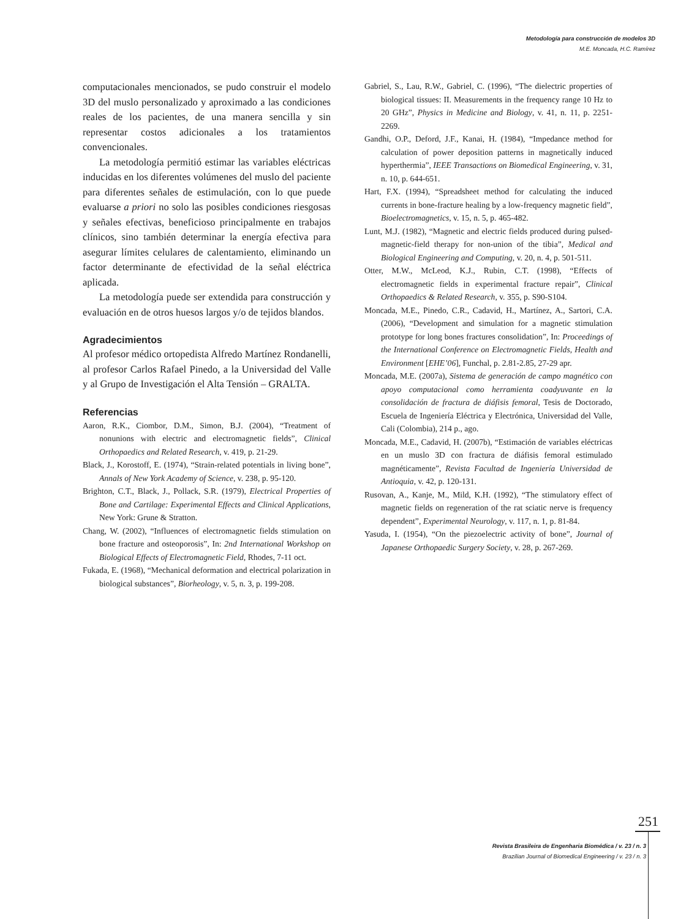Metodología para construcción de modelos 3D
M.E. Moncada, H.C. Ramírez
computacionales mencionados, se pudo construir el modelo 3D del muslo personalizado y aproximado a las condiciones reales de los pacientes, de una manera sencilla y sin representar costos adicionales a los tratamientos convencionales.
La metodología permitió estimar las variables eléctricas inducidas en los diferentes volúmenes del muslo del paciente para diferentes señales de estimulación, con lo que puede evaluarse a priori no solo las posibles condiciones riesgosas y señales efectivas, beneficioso principalmente en trabajos clínicos, sino también determinar la energía efectiva para asegurar límites celulares de calentamiento, eliminando un factor determinante de efectividad de la señal eléctrica aplicada.
La metodología puede ser extendida para construcción y evaluación en de otros huesos largos y/o de tejidos blandos.
Agradecimientos
Al profesor médico ortopedista Alfredo Martínez Rondanelli, al profesor Carlos Rafael Pinedo, a la Universidad del Valle y al Grupo de Investigación el Alta Tensión – GRALTA.
Referencias
Aaron, R.K., Ciombor, D.M., Simon, B.J. (2004), “Treatment of nonunions with electric and electromagnetic fields”, Clinical Orthopaedics and Related Research, v. 419, p. 21-29.
Black, J., Korostoff, E. (1974), “Strain-related potentials in living bone”, Annals of New York Academy of Science, v. 238, p. 95-120.
Brighton, C.T., Black, J., Pollack, S.R. (1979), Electrical Properties of Bone and Cartilage: Experimental Effects and Clinical Applications, New York: Grune & Stratton.
Chang, W. (2002), “Influences of electromagnetic fields stimulation on bone fracture and osteoporosis”, In: 2nd International Workshop on Biological Effects of Electromagnetic Field, Rhodes, 7-11 oct.
Fukada, E. (1968), “Mechanical deformation and electrical polarization in biological substances”, Biorheology, v. 5, n. 3, p. 199-208.
Gabriel, S., Lau, R.W., Gabriel, C. (1996), “The dielectric properties of biological tissues: II. Measurements in the frequency range 10 Hz to 20 GHz”, Physics in Medicine and Biology, v. 41, n. 11, p. 2251-2269.
Gandhi, O.P., Deford, J.F., Kanai, H. (1984), “Impedance method for calculation of power deposition patterns in magnetically induced hyperthermia”, IEEE Transactions on Biomedical Engineering, v. 31, n. 10, p. 644-651.
Hart, F.X. (1994), “Spreadsheet method for calculating the induced currents in bone-fracture healing by a low-frequency magnetic field”, Bioelectromagnetics, v. 15, n. 5, p. 465-482.
Lunt, M.J. (1982), “Magnetic and electric fields produced during pulsed-magnetic-field therapy for non-union of the tibia”, Medical and Biological Engineering and Computing, v. 20, n. 4, p. 501-511.
Otter, M.W., McLeod, K.J., Rubin, C.T. (1998), “Effects of electromagnetic fields in experimental fracture repair”, Clinical Orthopaedics & Related Research, v. 355, p. S90-S104.
Moncada, M.E., Pinedo, C.R., Cadavid, H., Martínez, A., Sartori, C.A. (2006), “Development and simulation for a magnetic stimulation prototype for long bones fractures consolidation”, In: Proceedings of the International Conference on Electromagnetic Fields, Health and Environment [EHE’06], Funchal, p. 2.81-2.85, 27-29 apr.
Moncada, M.E. (2007a), Sistema de generación de campo magnético con apoyo computacional como herramienta coadyuvante en la consolidación de fractura de diáfisis femoral, Tesis de Doctorado, Escuela de Ingeniería Eléctrica y Electrónica, Universidad del Valle, Cali (Colombia), 214 p., ago.
Moncada, M.E., Cadavid, H. (2007b), “Estimación de variables eléctricas en un muslo 3D con fractura de diáfisis femoral estimulado magnéticamente”, Revista Facultad de Ingeniería Universidad de Antioquia, v. 42, p. 120-131.
Rusovan, A., Kanje, M., Mild, K.H. (1992), “The stimulatory effect of magnetic fields on regeneration of the rat sciatic nerve is frequency dependent”, Experimental Neurology, v. 117, n. 1, p. 81-84.
Yasuda, I. (1954), “On the piezoelectric activity of bone”, Journal of Japanese Orthopaedic Surgery Society, v. 28, p. 267-269.
251
Revista Brasileira de Engenharia Biomédica / v. 23 / n. 3
Brazilian Journal of Biomedical Engineering / v. 23 / n. 3